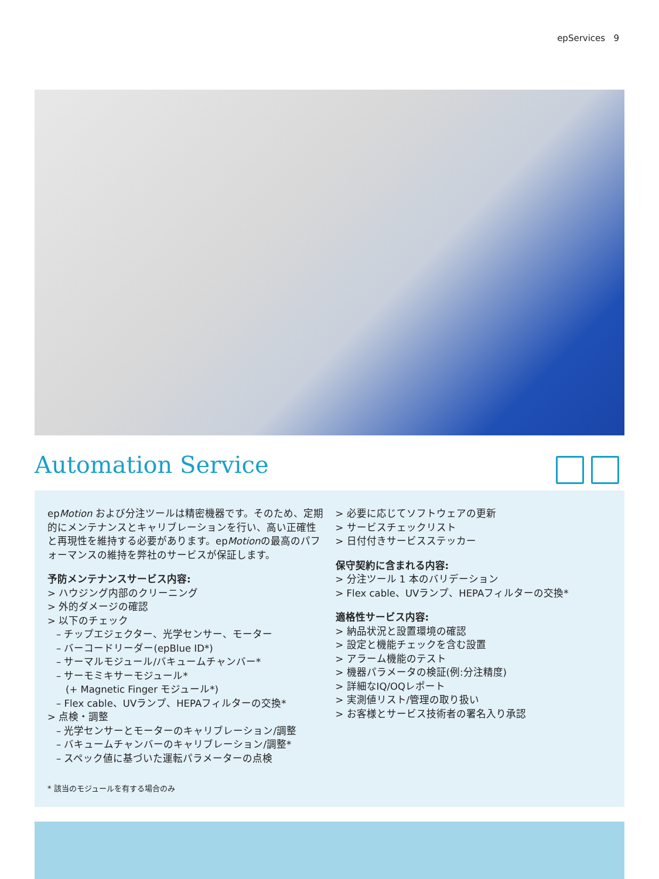epServices 9
Automation Service
epMotion および分注ツールは精密機器です。そのため、定期的にメンテナンスとキャリブレーションを行い、高い正確性と再現性を維持する必要があります。epMotionの最高のパフォーマンスの維持を弊社のサービスが保証します。
予防メンテナンスサービス内容:
> ハウジング内部のクリーニング
> 外的ダメージの確認
> 以下のチェック
– チップエジェクター、光学センサー、モーター
– バーコードリーダー(epBlue ID*)
– サーマルモジュール/バキュームチャンバー*
– サーモミキサーモジュール*
(+ Magnetic Finger モジュール*)
– Flex cable、UVランプ、HEPAフィルターの交換*
> 点検・調整
– 光学センサーとモーターのキャリブレーション/調整
– バキュームチャンバーのキャリブレーション/調整*
– スペック値に基づいた運転パラメーターの点検
* 該当のモジュールを有する場合のみ
> 必要に応じてソフトウェアの更新
> サービスチェックリスト
> 日付付きサービスステッカー
保守契約に含まれる内容:
> 分注ツール 1 本のバリデーション
> Flex cable、UVランプ、HEPAフィルターの交換*
適格性サービス内容:
> 納品状況と設置環境の確認
> 設定と機能チェックを含む設置
> アラーム機能のテスト
> 機器パラメータの検証(例:分注精度)
> 詳細なIQ/OQレポート
> 実測値リスト/管理の取り扱い
> お客様とサービス技術者の署名入り承認